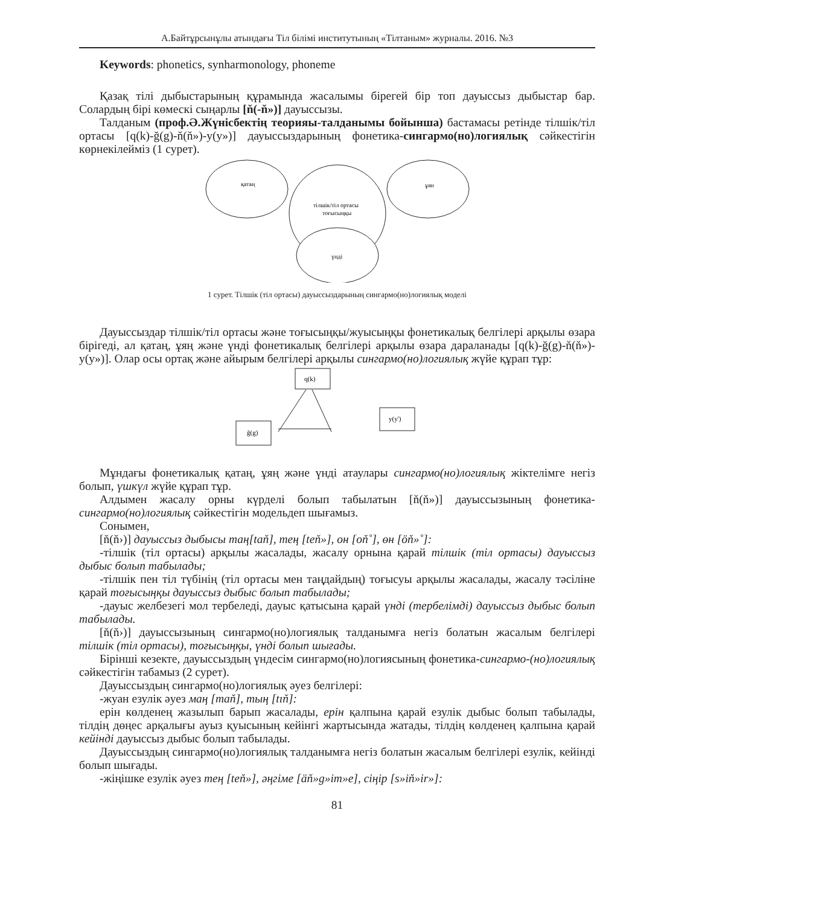А.Байтұрсынұлы атындағы Тіл білімі институтының «Тілтаным» журналы. 2016. №3
Keywords: phonetics, synharmonology, phoneme
Қазақ тілі дыбыстарының құрамында жасалымы бірегей бір топ дауыссыз дыбыстар бар. Солардың бірі көмескі сыңарлы [ň(-ň»)] дауыссызы.
Талданым (проф.Ә.Жүнісбектің теорияы-талданымы бойынша) бастамасы ретінде тілшік/тіл ортасы [q(k)-ğ(g)-ň(ň»)-y(y»)] дауыссыздарының фонетика-сингармо(но)логиялық сәйкестігін көрнекілейміз (1 сурет).
қатаң
ұян
тілшік/тіл ортасы
тоғысыңқы
үнді
1 сурет. Тілшік (тіл ортасы) дауыссыздарының сингармо(но)логиялық моделі
Дауыссыздар тілшік/тіл ортасы және тоғысыңқы/жуысыңқы фонетикалық белгілері арқылы өзара бірігеді, ал қатаң, ұяң және үнді фонетикалық белгілері арқылы өзара дараланады [q(k)-ğ(g)-ň(ň»)-y(y»)]. Олар осы ортақ және айырым белгілері арқылы сингармо(но)логиялық жүйе құрап тұр:
q(k)
ğ(g)
y(y')
Мұндағы фонетикалық қатаң, ұяң және үнді атаулары сингармо(но)логиялық жіктелімге негіз болып, үшкүл жүйе құрап тұр.
Алдымен жасалу орны күрделі болып табылатын [ň(ň»)] дауыссызының фонетика-сингармо(но)логиялық сәйкестігін модельдеп шығамыз.
Сонымен,
[ň(ň›)] дауыссыз дыбысы таң[taň], тең [teň»], он [oň˚], өн [öň»˚]:
-тілшік (тіл ортасы) арқылы жасалады, жасалу орнына қарай тілшік (тіл ортасы) дауыссыз дыбыс болып табылады;
-тілшік пен тіл түбінің (тіл ортасы мен таңдайдың) тоғысуы арқылы жасалады, жасалу тәсіліне қарай тоғысыңқы дауыссыз дыбыс болып табылады;
-дауыс желбезегі мол тербеледі, дауыс қатысына қарай үнді (тербелімді) дауыссыз дыбыс болып табылады.
[ň(ň›)] дауыссызының сингармо(но)логиялық талданымға негіз болатын жасалым белгілері тілшік (тіл ортасы), тоғысыңқы, үнді болып шығады.
Бірінші кезекте, дауыссыздың үндесім сингармо(но)логиясының фонетика-сингармо-(но)логиялық сәйкестігін табамыз (2 сурет).
Дауыссыздың сингармо(но)логиялық әуез белгілері:
-жуан езулік әуез маң [maň], тың [tıň]:
ерін көлденең жазылып барып жасалады, ерін қалпына қарай езулік дыбыс болып табылады, тілдің дөңес арқалығы ауыз қуысының кейінгі жартысында жатады, тілдің көлденең қалпына қарай кейінді дауыссыз дыбыс болып табылады.
Дауыссыздың сингармо(но)логиялық талданымға негіз болатын жасалым белгілері езулік, кейінді болып шығады.
-жіңішке езулік әуез тең [teň»], әңгіме [äň»g»im»e], сіңір [s»iň»ir»]:
81